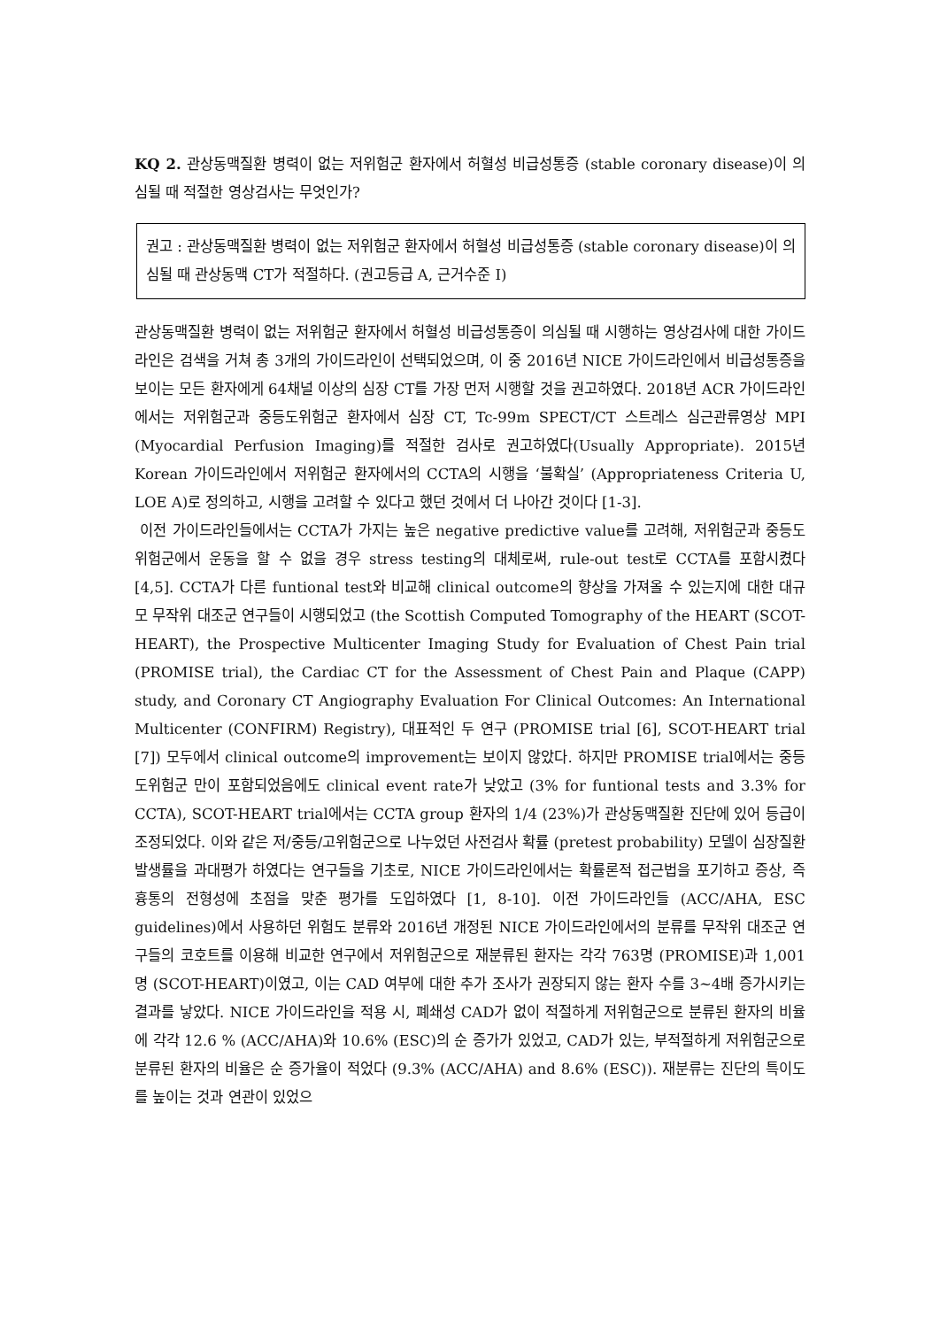KQ 2. 관상동맥질환 병력이 없는 저위험군 환자에서 허혈성 비급성통증 (stable coronary disease)이 의심될 때 적절한 영상검사는 무엇인가?
권고 : 관상동맥질환 병력이 없는 저위험군 환자에서 허혈성 비급성통증 (stable coronary disease)이 의심될 때 관상동맥 CT가 적절하다. (권고등급 A, 근거수준 I)
관상동맥질환 병력이 없는 저위험군 환자에서 허혈성 비급성통증이 의심될 때 시행하는 영상검사에 대한 가이드라인은 검색을 거쳐 총 3개의 가이드라인이 선택되었으며, 이 중 2016년 NICE 가이드라인에서 비급성통증을 보이는 모든 환자에게 64채널 이상의 심장 CT를 가장 먼저 시행할 것을 권고하였다. 2018년 ACR 가이드라인에서는 저위험군과 중등도위험군 환자에서 심장 CT, Tc-99m SPECT/CT 스트레스 심근관류영상 MPI (Myocardial Perfusion Imaging)를 적절한 검사로 권고하였다(Usually Appropriate). 2015년 Korean 가이드라인에서 저위험군 환자에서의 CCTA의 시행을 ‘불확실’ (Appropriateness Criteria U, LOE A)로 정의하고, 시행을 고려할 수 있다고 했던 것에서 더 나아간 것이다 [1-3].
이전 가이드라인들에서는 CCTA가 가지는 높은 negative predictive value를 고려해, 저위험군과 중등도위험군에서 운동을 할 수 없을 경우 stress testing의 대체로써, rule-out test로 CCTA를 포함시켰다 [4,5]. CCTA가 다른 funtional test와 비교해 clinical outcome의 향상을 가져올 수 있는지에 대한 대규모 무작위 대조군 연구들이 시행되었고 (the Scottish Computed Tomography of the HEART (SCOT-HEART), the Prospective Multicenter Imaging Study for Evaluation of Chest Pain trial (PROMISE trial), the Cardiac CT for the Assessment of Chest Pain and Plaque (CAPP) study, and Coronary CT Angiography Evaluation For Clinical Outcomes: An International Multicenter (CONFIRM) Registry), 대표적인 두 연구 (PROMISE trial [6], SCOT-HEART trial [7]) 모두에서 clinical outcome의 improvement는 보이지 않았다. 하지만 PROMISE trial에서는 중등도위험군 만이 포함되었음에도 clinical event rate가 낮았고 (3% for funtional tests and 3.3% for CCTA), SCOT-HEART trial에서는 CCTA group 환자의 1/4 (23%)가 관상동맥질환 진단에 있어 등급이 조정되었다. 이와 같은 저/중등/고위험군으로 나누었던 사전검사 확률 (pretest probability) 모델이 심장질환 발생률을 과대평가 하였다는 연구들을 기초로, NICE 가이드라인에서는 확률론적 접근법을 포기하고 증상, 즉 흉통의 전형성에 초점을 맞춘 평가를 도입하였다 [1, 8-10]. 이전 가이드라인들 (ACC/AHA, ESC guidelines)에서 사용하던 위험도 분류와 2016년 개정된 NICE 가이드라인에서의 분류를 무작위 대조군 연구들의 코호트를 이용해 비교한 연구에서 저위험군으로 재분류된 환자는 각각 763명 (PROMISE)과 1,001명 (SCOT-HEART)이였고, 이는 CAD 여부에 대한 추가 조사가 권장되지 않는 환자 수를 3~4배 증가시키는 결과를 낳았다. NICE 가이드라인을 적용 시, 폐쇄성 CAD가 없이 적절하게 저위험군으로 분류된 환자의 비율에 각각 12.6 % (ACC/AHA)와 10.6% (ESC)의 순 증가가 있었고, CAD가 있는, 부적절하게 저위험군으로 분류된 환자의 비율은 순 증가율이 적었다 (9.3% (ACC/AHA) and 8.6% (ESC)). 재분류는 진단의 특이도를 높이는 것과 연관이 있었으